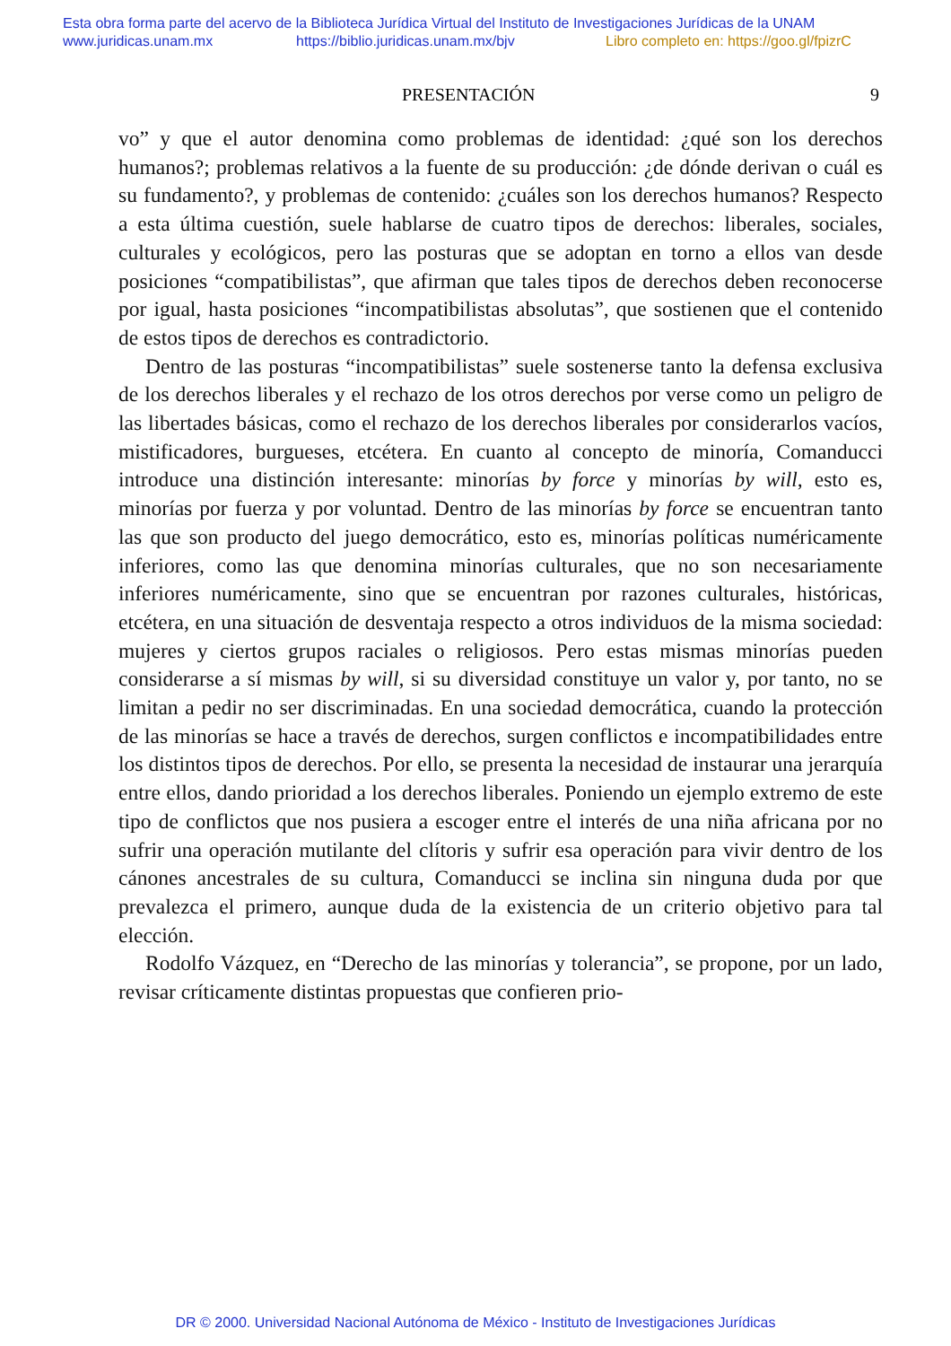Esta obra forma parte del acervo de la Biblioteca Jurídica Virtual del Instituto de Investigaciones Jurídicas de la UNAM
www.juridicas.unam.mx https://biblio.juridicas.unam.mx/bjv Libro completo en: https://goo.gl/fpizrC
PRESENTACIÓN 9
vo” y que el autor denomina como problemas de identidad: ¿qué son los derechos humanos?; problemas relativos a la fuente de su producción: ¿de dónde derivan o cuál es su fundamento?, y problemas de contenido: ¿cuáles son los derechos humanos? Respecto a esta última cuestión, suele hablarse de cuatro tipos de derechos: liberales, sociales, culturales y ecológicos, pero las posturas que se adoptan en torno a ellos van desde posiciones “compatibilistas”, que afirman que tales tipos de derechos deben reconocerse por igual, hasta posiciones “incompatibilistas absolutas”, que sostienen que el contenido de estos tipos de derechos es contradictorio.
Dentro de las posturas “incompatibilistas” suele sostenerse tanto la defensa exclusiva de los derechos liberales y el rechazo de los otros derechos por verse como un peligro de las libertades básicas, como el rechazo de los derechos liberales por considerarlos vacíos, mistificadores, burgueses, etcétera. En cuanto al concepto de minoría, Comanducci introduce una distinción interesante: minorías by force y minorías by will, esto es, minorías por fuerza y por voluntad. Dentro de las minorías by force se encuentran tanto las que son producto del juego democrático, esto es, minorías políticas numéricamente inferiores, como las que denomina minorías culturales, que no son necesariamente inferiores numéricamente, sino que se encuentran por razones culturales, históricas, etcétera, en una situación de desventaja respecto a otros individuos de la misma sociedad: mujeres y ciertos grupos raciales o religiosos. Pero estas mismas minorías pueden considerarse a sí mismas by will, si su diversidad constituye un valor y, por tanto, no se limitan a pedir no ser discriminadas. En una sociedad democrática, cuando la protección de las minorías se hace a través de derechos, surgen conflictos e incompatibilidades entre los distintos tipos de derechos. Por ello, se presenta la necesidad de instaurar una jerarquía entre ellos, dando prioridad a los derechos liberales. Poniendo un ejemplo extremo de este tipo de conflictos que nos pusiera a escoger entre el interés de una niña africana por no sufrir una operación mutilante del clítoris y sufrir esa operación para vivir dentro de los cánones ancestrales de su cultura, Comanducci se inclina sin ninguna duda por que prevalezca el primero, aunque duda de la existencia de un criterio objetivo para tal elección.
Rodolfo Vázquez, en “Derecho de las minorías y tolerancia”, se propone, por un lado, revisar críticamente distintas propuestas que confieren prio-
DR © 2000. Universidad Nacional Autónoma de México - Instituto de Investigaciones Jurídicas